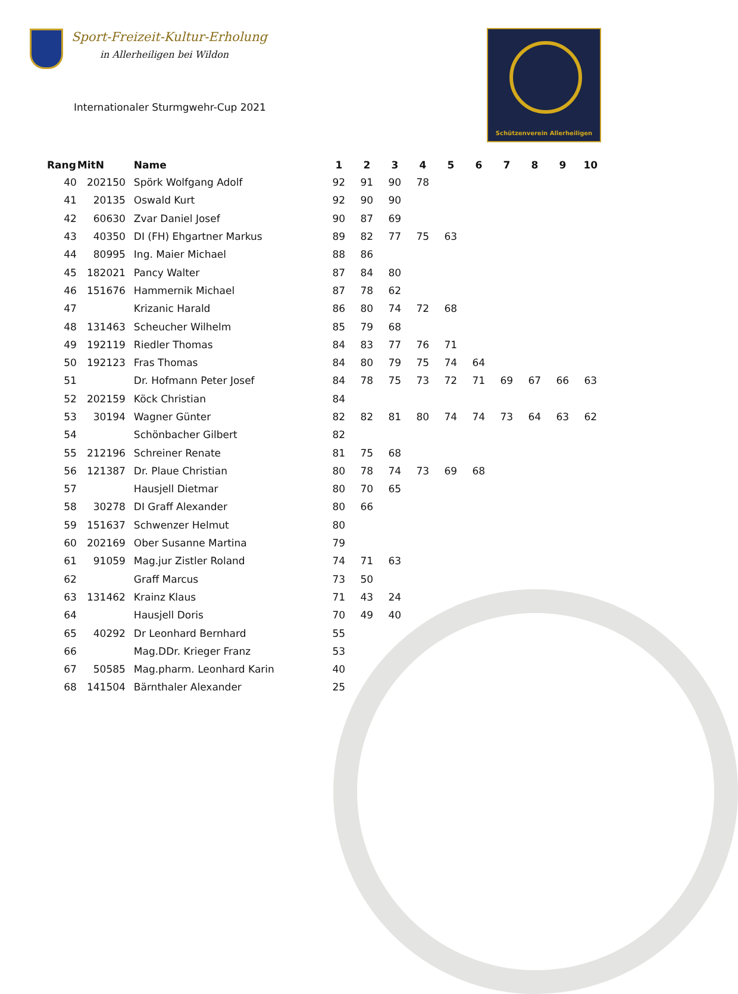Sport-Freizeit-Kultur-Erholung
in Allerheiligen bei Wildon
Schützenverein Allerheiligen
Internationaler Sturmgwehr-Cup 2021
| Rang | MitN | Name | 1 | 2 | 3 | 4 | 5 | 6 | 7 | 8 | 9 | 10 |
| --- | --- | --- | --- | --- | --- | --- | --- | --- | --- | --- | --- | --- |
| 40 | 202150 | Spörk Wolfgang Adolf | 92 | 91 | 90 | 78 | | | | | | |
| 41 | 20135 | Oswald Kurt | 92 | 90 | 90 | | | | | | | |
| 42 | 60630 | Zvar Daniel Josef | 90 | 87 | 69 | | | | | | | |
| 43 | 40350 | DI (FH) Ehgartner Markus | 89 | 82 | 77 | 75 | 63 | | | | | |
| 44 | 80995 | Ing. Maier Michael | 88 | 86 | | | | | | | | |
| 45 | 182021 | Pancy Walter | 87 | 84 | 80 | | | | | | | |
| 46 | 151676 | Hammernik Michael | 87 | 78 | 62 | | | | | | | |
| 47 | | Krizanic Harald | 86 | 80 | 74 | 72 | 68 | | | | | |
| 48 | 131463 | Scheucher Wilhelm | 85 | 79 | 68 | | | | | | | |
| 49 | 192119 | Riedler Thomas | 84 | 83 | 77 | 76 | 71 | | | | | |
| 50 | 192123 | Fras Thomas | 84 | 80 | 79 | 75 | 74 | 64 | | | | |
| 51 | | Dr. Hofmann Peter Josef | 84 | 78 | 75 | 73 | 72 | 71 | 69 | 67 | 66 | 63 |
| 52 | 202159 | Köck Christian | 84 | | | | | | | | | |
| 53 | 30194 | Wagner Günter | 82 | 82 | 81 | 80 | 74 | 74 | 73 | 64 | 63 | 62 |
| 54 | | Schönbacher Gilbert | 82 | | | | | | | | | |
| 55 | 212196 | Schreiner Renate | 81 | 75 | 68 | | | | | | | |
| 56 | 121387 | Dr. Plaue Christian | 80 | 78 | 74 | 73 | 69 | 68 | | | | |
| 57 | | Hausjell Dietmar | 80 | 70 | 65 | | | | | | | |
| 58 | 30278 | DI Graff Alexander | 80 | 66 | | | | | | | | |
| 59 | 151637 | Schwenzer Helmut | 80 | | | | | | | | | |
| 60 | 202169 | Ober Susanne Martina | 79 | | | | | | | | | |
| 61 | 91059 | Mag.jur Zistler Roland | 74 | 71 | 63 | | | | | | | |
| 62 | | Graff Marcus | 73 | 50 | | | | | | | | |
| 63 | 131462 | Krainz Klaus | 71 | 43 | 24 | | | | | | | |
| 64 | | Hausjell Doris | 70 | 49 | 40 | | | | | | | |
| 65 | 40292 | Dr Leonhard Bernhard | 55 | | | | | | | | | |
| 66 | | Mag.DDr. Krieger Franz | 53 | | | | | | | | | |
| 67 | 50585 | Mag.pharm. Leonhard Karin | 40 | | | | | | | | | |
| 68 | 141504 | Bärnthaler Alexander | 25 | | | | | | | | | |